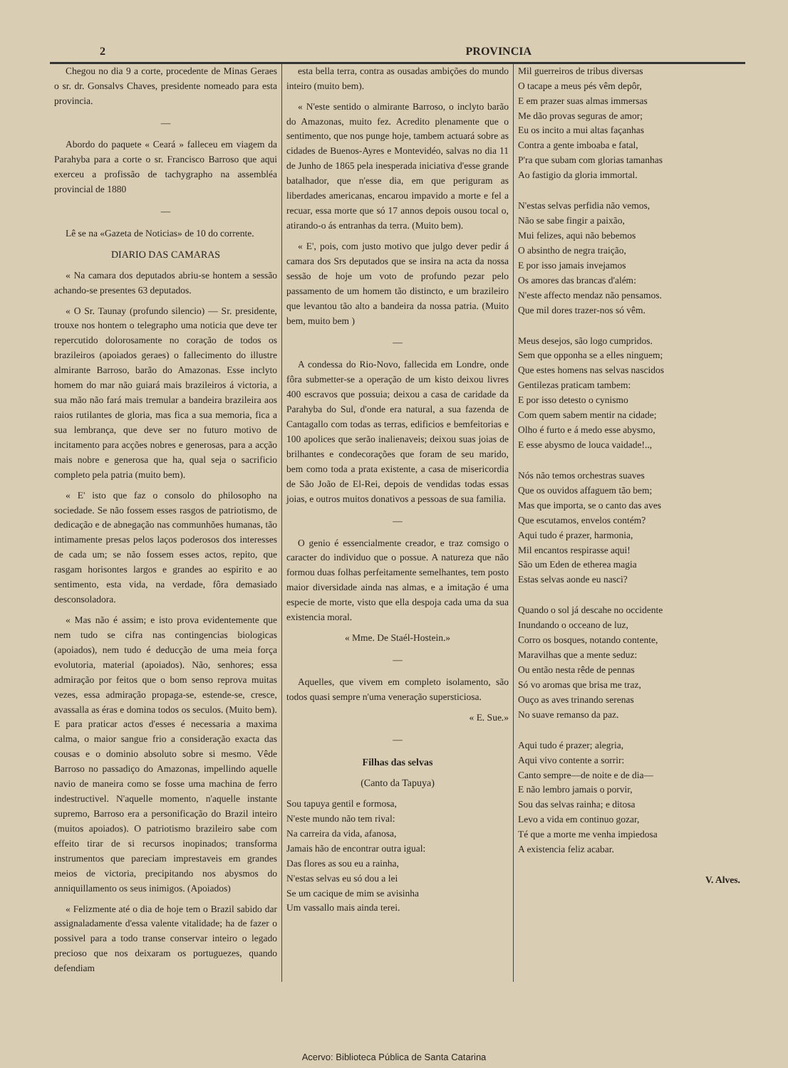2 PROVINCIA
Chegou no dia 9 a corte, procedente de Minas Geraes o sr. dr. Gonsalvs Chaves, presidente nomeado para esta provincia.
—
Abordo do paquete « Ceará » falleceu em viagem da Parahyba para a corte o sr. Francisco Barroso que aqui exerceu a profissão de tachygrapho na assembléa provincial de 1880
—
Lê se na «Gazeta de Noticias» de 10 do corrente.
DIARIO DAS CAMARAS
« Na camara dos deputados abriu-se hontem a sessão achando-se presentes 63 deputados.
« O Sr. Taunay (profundo silencio) — Sr. presidente, trouxe nos hontem o telegrapho uma noticia que deve ter repercutido dolorosamente no coração de todos os brazileiros (apoiados geraes) o fallecimento do illustre almirante Barroso, barão do Amazonas. Esse inclyto homem do mar não guiará mais brazileiros á victoria, a sua mão não fará mais tremular a bandeira brazileira aos raios rutilantes de gloria, mas fica a sua memoria, fica a sua lembrança, que deve ser no futuro motivo de incitamento para acções nobres e generosas, para a acção mais nobre e generosa que ha, qual seja o sacrificio completo pela patria (muito bem).
« E' isto que faz o consolo do philosopho na sociedade. Se não fossem esses rasgos de patriotismo, de dedicação e de abnegação nas communhões humanas, tão intimamente presas pelos laços poderosos dos interesses de cada um; se não fossem esses actos, repito, que rasgam horisontes largos e grandes ao espirito e ao sentimento, esta vida, na verdade, fôra demasiado desconsoladora.
« Mas não é assim; e isto prova evidentemente que nem tudo se cifra nas contingencias biologicas (apoiados), nem tudo é deducção de uma meia força evolutoria, material (apoiados). Não, senhores; essa admiração por feitos que o bom senso reprova muitas vezes, essa admiração propaga-se, estende-se, cresce, avassalla as éras e domina todos os seculos. (Muito bem). E para praticar actos d'esses é necessaria a maxima calma, o maior sangue frio a consideração exacta das cousas e o dominio absoluto sobre si mesmo. Vêde Barroso no passadiço do Amazonas, impellindo aquelle navio de maneira como se fosse uma machina de ferro indestructivel. N'aquelle momento, n'aquelle instante supremo, Barroso era a personificação do Brazil inteiro (muitos apoiados). O patriotismo brazileiro sabe com effeito tirar de si recursos inopinados; transforma instrumentos que pareciam imprestaveis em grandes meios de victoria, precipitando nos abysmos do anniquillamento os seus inimigos. (Apoiados)
« Felizmente até o dia de hoje tem o Brazil sabido dar assignaladamente d'essa valente vitalidade; ha de fazer o possivel para a todo transe conservar inteiro o legado precioso que nos deixaram os portuguezes, quando defendiam
esta bella terra, contra as ousadas ambições do mundo inteiro (muito bem).
« N'este sentido o almirante Barroso, o inclyto barão do Amazonas, muito fez. Acredito plenamente que o sentimento, que nos punge hoje, tambem actuará sobre as cidades de Buenos-Ayres e Montevidéo, salvas no dia 11 de Junho de 1865 pela inesperada iniciativa d'esse grande batalhador, que n'esse dia, em que periguram as liberdades americanas, encarou impavido a morte e fel a recuar, essa morte que só 17 annos depois ousou tocal o, atirando-o ás entranhas da terra. (Muito bem).
« E', pois, com justo motivo que julgo dever pedir á camara dos Srs deputados que se insira na acta da nossa sessão de hoje um voto de profundo pezar pelo passamento de um homem tão distincto, e um brazileiro que levantou tão alto a bandeira da nossa patria. (Muito bem, muito bem )
—
A condessa do Rio-Novo, fallecida em Londre, onde fôra submetter-se a operação de um kisto deixou livres 400 escravos que possuia; deixou a casa de caridade da Parahyba do Sul, d'onde era natural, a sua fazenda de Cantagallo com todas as terras, edificios e bemfeitorias e 100 apolices que serão inalienaveis; deixou suas joias de brilhantes e condecorações que foram de seu marido, bem como toda a prata existente, a casa de misericordia de São João de El-Rei, depois de vendidas todas essas joias, e outros muitos donativos a pessoas de sua familia.
—
O genio é essencialmente creador, e traz comsigo o caracter do individuo que o possue. A natureza que não formou duas folhas perfeitamente semelhantes, tem posto maior diversidade ainda nas almas, e a imitação é uma especie de morte, visto que ella despoja cada uma da sua existencia moral.
« Mme. De Staél-Hostein.»
—
Aquelles, que vivem em completo isolamento, são todos quasi sempre n'uma veneração supersticiosa.
« E. Sue.»
—
Filhas das selvas
(Canto da Tapuya)
Sou tapuya gentil e formosa,
N'este mundo não tem rival:
Na carreira da vida, afanosa,
Jamais hão de encontrar outra igual:
Das flores as sou eu a rainha,
N'estas selvas eu só dou a lei
Se um cacique de mim se avisinha
Um vassallo mais ainda terei.
Mil guerreiros de tribus diversas
O tacape a meus pés vêm depôr,
E em prazer suas almas immersas
Me dão provas seguras de amor;
Eu os incito a mui altas façanhas
Contra a gente imboaba e fatal,
P'ra que subam com glorias tamanhas
Ao fastigio da gloria immortal.
N'estas selvas perfidia não vemos,
Não se sabe fingir a paixão,
Mui felizes, aqui não bebemos
O absintho de negra traição,
E por isso jamais invejamos
Os amores das brancas d'além:
N'este affecto mendaz não pensamos.
Que mil dores trazer-nos só vêm.
Meus desejos, são logo cumpridos.
Sem que opponha se a elles ninguem;
Que estes homens nas selvas nascidos
Gentilezas praticam tambem:
E por isso detesto o cynismo
Com quem sabem mentir na cidade;
Olho é furto e á medo esse abysmo,
E esse abysmo de louca vaidade!..,
Nós não temos orchestras suaves
Que os ouvidos affaguem tão bem;
Mas que importa, se o canto das aves
Que escutamos, envelos contém?
Aqui tudo é prazer, harmonia,
Mil encantos respirasse aqui!
São um Eden de etherea magia
Estas selvas aonde eu nasci?
Quando o sol já descahe no occidente
Inundando o occeano de luz,
Corro os bosques, notando contente,
Maravilhas que a mente seduz:
Ou então nesta rêde de pennas
Só vo aromas que brisa me traz,
Ouço as aves trinando serenas
No suave remanso da paz.
Aqui tudo é prazer; alegria,
Aqui vivo contente a sorrir:
Canto sempre—de noite e de dia—
E não lembro jamais o porvir,
Sou das selvas rainha; e ditosa
Levo a vida em continuo gozar,
Té que a morte me venha impiedosa
A existencia feliz acabar.
V. Alves.
Acervo: Biblioteca Pública de Santa Catarina